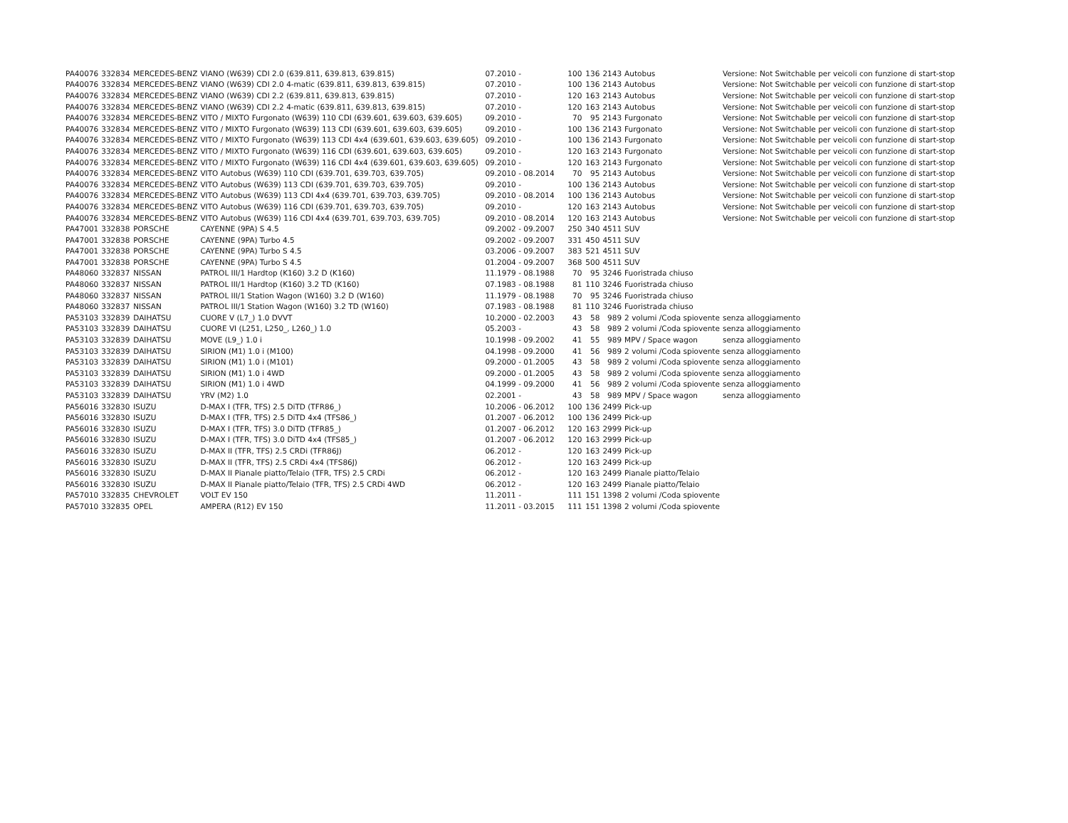| PA40076 | 332834 | MERCEDES-BENZ | VIANO (W639) CDI 2.0 (639.811, 639.813, 639.815) | 07.2010 - | 100 | 136 | 2143 | Autobus | Versione: Not Switchable per veicoli con funzione di start-stop |
| PA40076 | 332834 | MERCEDES-BENZ | VIANO (W639) CDI 2.0 4-matic (639.811, 639.813, 639.815) | 07.2010 - | 100 | 136 | 2143 | Autobus | Versione: Not Switchable per veicoli con funzione di start-stop |
| PA40076 | 332834 | MERCEDES-BENZ | VIANO (W639) CDI 2.2 (639.811, 639.813, 639.815) | 07.2010 - | 120 | 163 | 2143 | Autobus | Versione: Not Switchable per veicoli con funzione di start-stop |
| PA40076 | 332834 | MERCEDES-BENZ | VIANO (W639) CDI 2.2 4-matic (639.811, 639.813, 639.815) | 07.2010 - | 120 | 163 | 2143 | Autobus | Versione: Not Switchable per veicoli con funzione di start-stop |
| PA40076 | 332834 | MERCEDES-BENZ | VITO / MIXTO Furgonato (W639) 110 CDI (639.601, 639.603, 639.605) | 09.2010 - | 70 | 95 | 2143 | Furgonato | Versione: Not Switchable per veicoli con funzione di start-stop |
| PA40076 | 332834 | MERCEDES-BENZ | VITO / MIXTO Furgonato (W639) 113 CDI (639.601, 639.603, 639.605) | 09.2010 - | 100 | 136 | 2143 | Furgonato | Versione: Not Switchable per veicoli con funzione di start-stop |
| PA40076 | 332834 | MERCEDES-BENZ | VITO / MIXTO Furgonato (W639) 113 CDI 4x4 (639.601, 639.603, 639.605) | 09.2010 - | 100 | 136 | 2143 | Furgonato | Versione: Not Switchable per veicoli con funzione di start-stop |
| PA40076 | 332834 | MERCEDES-BENZ | VITO / MIXTO Furgonato (W639) 116 CDI (639.601, 639.603, 639.605) | 09.2010 - | 120 | 163 | 2143 | Furgonato | Versione: Not Switchable per veicoli con funzione di start-stop |
| PA40076 | 332834 | MERCEDES-BENZ | VITO / MIXTO Furgonato (W639) 116 CDI 4x4 (639.601, 639.603, 639.605) | 09.2010 - | 120 | 163 | 2143 | Furgonato | Versione: Not Switchable per veicoli con funzione di start-stop |
| PA40076 | 332834 | MERCEDES-BENZ | VITO Autobus (W639) 110 CDI (639.701, 639.703, 639.705) | 09.2010 - 08.2014 | 70 | 95 | 2143 | Autobus | Versione: Not Switchable per veicoli con funzione di start-stop |
| PA40076 | 332834 | MERCEDES-BENZ | VITO Autobus (W639) 113 CDI (639.701, 639.703, 639.705) | 09.2010 - | 100 | 136 | 2143 | Autobus | Versione: Not Switchable per veicoli con funzione di start-stop |
| PA40076 | 332834 | MERCEDES-BENZ | VITO Autobus (W639) 113 CDI 4x4 (639.701, 639.703, 639.705) | 09.2010 - 08.2014 | 100 | 136 | 2143 | Autobus | Versione: Not Switchable per veicoli con funzione di start-stop |
| PA40076 | 332834 | MERCEDES-BENZ | VITO Autobus (W639) 116 CDI (639.701, 639.703, 639.705) | 09.2010 - | 120 | 163 | 2143 | Autobus | Versione: Not Switchable per veicoli con funzione di start-stop |
| PA40076 | 332834 | MERCEDES-BENZ | VITO Autobus (W639) 116 CDI 4x4 (639.701, 639.703, 639.705) | 09.2010 - 08.2014 | 120 | 163 | 2143 | Autobus | Versione: Not Switchable per veicoli con funzione di start-stop |
| PA47001 | 332838 | PORSCHE | CAYENNE (9PA) S 4.5 | 09.2002 - 09.2007 | 250 | 340 | 4511 | SUV | |
| PA47001 | 332838 | PORSCHE | CAYENNE (9PA) Turbo 4.5 | 09.2002 - 09.2007 | 331 | 450 | 4511 | SUV | |
| PA47001 | 332838 | PORSCHE | CAYENNE (9PA) Turbo S 4.5 | 03.2006 - 09.2007 | 383 | 521 | 4511 | SUV | |
| PA47001 | 332838 | PORSCHE | CAYENNE (9PA) Turbo S 4.5 | 01.2004 - 09.2007 | 368 | 500 | 4511 | SUV | |
| PA48060 | 332837 | NISSAN | PATROL III/1 Hardtop (K160) 3.2 D (K160) | 11.1979 - 08.1988 | 70 | 95 | 3246 | Fuoristrada chiuso | |
| PA48060 | 332837 | NISSAN | PATROL III/1 Hardtop (K160) 3.2 TD (K160) | 07.1983 - 08.1988 | 81 | 110 | 3246 | Fuoristrada chiuso | |
| PA48060 | 332837 | NISSAN | PATROL III/1 Station Wagon (W160) 3.2 D (W160) | 11.1979 - 08.1988 | 70 | 95 | 3246 | Fuoristrada chiuso | |
| PA48060 | 332837 | NISSAN | PATROL III/1 Station Wagon (W160) 3.2 TD (W160) | 07.1983 - 08.1988 | 81 | 110 | 3246 | Fuoristrada chiuso | |
| PA53103 | 332839 | DAIHATSU | CUORE V (L7_) 1.0 DVVT | 10.2000 - 02.2003 | 43 | 58 | 989 | 2 volumi /Coda spiovente | senza alloggiamento |
| PA53103 | 332839 | DAIHATSU | CUORE VI (L251, L250_, L260_) 1.0 | 05.2003 - | 43 | 58 | 989 | 2 volumi /Coda spiovente | senza alloggiamento |
| PA53103 | 332839 | DAIHATSU | MOVE (L9_) 1.0 i | 10.1998 - 09.2002 | 41 | 55 | 989 | MPV / Space wagon | senza alloggiamento |
| PA53103 | 332839 | DAIHATSU | SIRION (M1) 1.0 i (M100) | 04.1998 - 09.2000 | 41 | 56 | 989 | 2 volumi /Coda spiovente | senza alloggiamento |
| PA53103 | 332839 | DAIHATSU | SIRION (M1) 1.0 i (M101) | 09.2000 - 01.2005 | 43 | 58 | 989 | 2 volumi /Coda spiovente | senza alloggiamento |
| PA53103 | 332839 | DAIHATSU | SIRION (M1) 1.0 i 4WD | 09.2000 - 01.2005 | 43 | 58 | 989 | 2 volumi /Coda spiovente | senza alloggiamento |
| PA53103 | 332839 | DAIHATSU | SIRION (M1) 1.0 i 4WD | 04.1999 - 09.2000 | 41 | 56 | 989 | 2 volumi /Coda spiovente | senza alloggiamento |
| PA53103 | 332839 | DAIHATSU | YRV (M2) 1.0 | 02.2001 - | 43 | 58 | 989 | MPV / Space wagon | senza alloggiamento |
| PA56016 | 332830 | ISUZU | D-MAX I (TFR, TFS) 2.5 DiTD (TFR86_) | 10.2006 - 06.2012 | 100 | 136 | 2499 | Pick-up | |
| PA56016 | 332830 | ISUZU | D-MAX I (TFR, TFS) 2.5 DiTD 4x4 (TFS86_) | 01.2007 - 06.2012 | 100 | 136 | 2499 | Pick-up | |
| PA56016 | 332830 | ISUZU | D-MAX I (TFR, TFS) 3.0 DiTD (TFR85_) | 01.2007 - 06.2012 | 120 | 163 | 2999 | Pick-up | |
| PA56016 | 332830 | ISUZU | D-MAX I (TFR, TFS) 3.0 DiTD 4x4 (TFS85_) | 01.2007 - 06.2012 | 120 | 163 | 2999 | Pick-up | |
| PA56016 | 332830 | ISUZU | D-MAX II (TFR, TFS) 2.5 CRDi (TFR86J) | 06.2012 - | 120 | 163 | 2499 | Pick-up | |
| PA56016 | 332830 | ISUZU | D-MAX II (TFR, TFS) 2.5 CRDi 4x4 (TFS86J) | 06.2012 - | 120 | 163 | 2499 | Pick-up | |
| PA56016 | 332830 | ISUZU | D-MAX II Pianale piatto/Telaio (TFR, TFS) 2.5 CRDi | 06.2012 - | 120 | 163 | 2499 | Pianale piatto/Telaio | |
| PA56016 | 332830 | ISUZU | D-MAX II Pianale piatto/Telaio (TFR, TFS) 2.5 CRDi 4WD | 06.2012 - | 120 | 163 | 2499 | Pianale piatto/Telaio | |
| PA57010 | 332835 | CHEVROLET | VOLT EV 150 | 11.2011 - | 111 | 151 | 1398 | 2 volumi /Coda spiovente | |
| PA57010 | 332835 | OPEL | AMPERA (R12) EV 150 | 11.2011 - 03.2015 | 111 | 151 | 1398 | 2 volumi /Coda spiovente | |